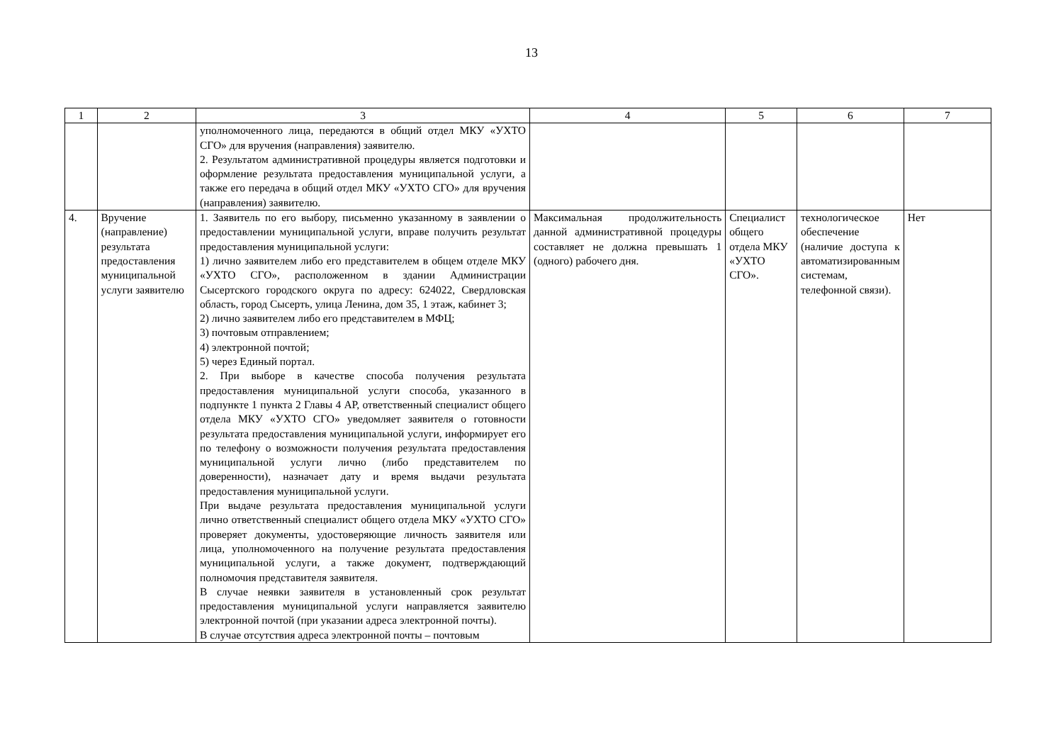13
| 1 | 2 | 3 | 4 | 5 | 6 | 7 |
| | | уполномоченного лица, передаются в общий отдел МКУ «УХТО СГО» для вручения (направления) заявителю. 2. Результатом административной процедуры является подготовки и оформление результата предоставления муниципальной услуги, а также его передача в общий отдел МКУ «УХТО СГО» для вручения (направления) заявителю. | | | | |
| 4. | Вручение (направление) результата предоставления муниципальной услуги заявителю | 1. Заявитель по его выбору, письменно указанному в заявлении о предоставлении муниципальной услуги, вправе получить результат предоставления муниципальной услуги: 1) лично заявителем либо его представителем в общем отделе МКУ «УХТО СГО», расположенном в здании Администрации Сысертского городского округа по адресу: 624022, Свердловская область, город Сысерть, улица Ленина, дом 35, 1 этаж, кабинет 3; 2) лично заявителем либо его представителем в МФЦ; 3) почтовым отправлением; 4) электронной почтой; 5) через Единый портал. 2. При выборе в качестве способа получения результата предоставления муниципальной услуги способа, указанного в подпункте 1 пункта 2 Главы 4 АР, ответственный специалист общего отдела МКУ «УХТО СГО» уведомляет заявителя о готовности результата предоставления муниципальной услуги, информирует его по телефону о возможности получения результата предоставления муниципальной услуги лично (либо представителем по доверенности), назначает дату и время выдачи результата предоставления муниципальной услуги. При выдаче результата предоставления муниципальной услуги лично ответственный специалист общего отдела МКУ «УХТО СГО» проверяет документы, удостоверяющие личность заявителя или лица, уполномоченного на получение результата предоставления муниципальной услуги, а также документ, подтверждающий полномочия представителя заявителя. В случае неявки заявителя в установленный срок результат предоставления муниципальной услуги направляется заявителю электронной почтой (при указании адреса электронной почты). В случае отсутствия адреса электронной почты – почтовым | Максимальная продолжительность данной административной процедуры составляет не должна превышать 1 (одного) рабочего дня. | Специалист общего отдела МКУ «УХТО СГО». | технологическое обеспечение (наличие доступа к автоматизированным системам, телефонной связи). | Нет |